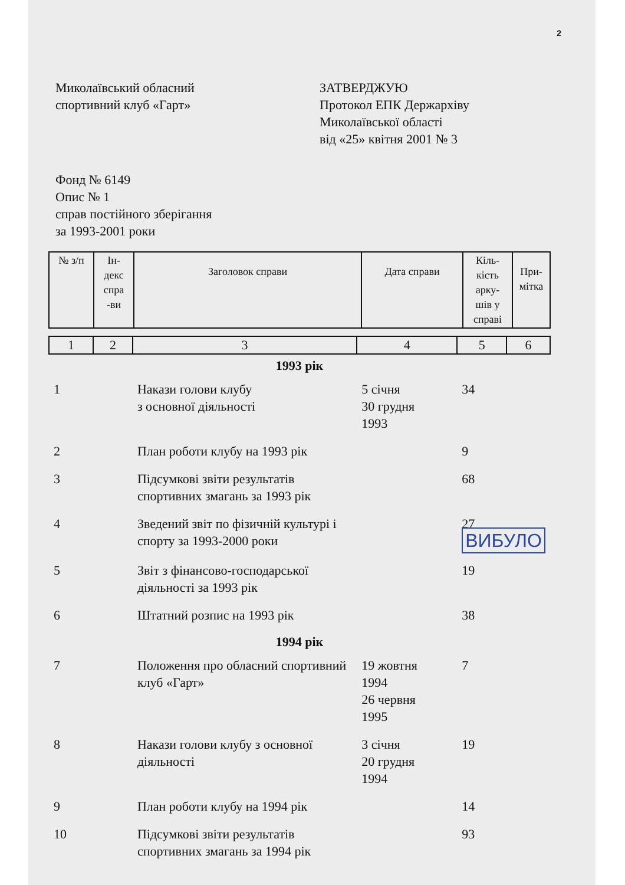2
Миколаївський обласний
спортивний клуб «Гарт»
ЗАТВЕРДЖУЮ
Протокол ЕПК Держархіву
Миколаївської області
від «25» квітня 2001 № 3
Фонд № 6149
Опис № 1
справ постійного зберігання
за 1993-2001 роки
| № з/п | Ін- декс спра -ви | Заголовок справи | Дата справи | Кіль- кість арку- шів у справі | При- мітка |
| 1 | 2 | 3 | 4 | 5 | 6 |
| 1993 рік | | | | | |
| 1 | | Накази голови клубу з основної діяльності | 5 січня 30 грудня 1993 | 34 | |
| 2 | | План роботи клубу на 1993 рік | | 9 | |
| 3 | | Підсумкові звіти результатів спортивних змагань за 1993 рік | | 68 | |
| 4 | | Зведений звіт по фізичній культурі і спорту за 1993-2000 роки | | 27 ВИБУЛО | |
| 5 | | Звіт з фінансово-господарської діяльності за 1993 рік | | 19 | |
| 6 | | Штатний розпис на 1993 рік | | 38 | |
| 1994 рік | | | | | |
| 7 | | Положення про обласний спортивний клуб «Гарт» | 19 жовтня 1994 26 червня 1995 | 7 | |
| 8 | | Накази голови клубу з основної діяльності | 3 січня 20 грудня 1994 | 19 | |
| 9 | | План роботи клубу на 1994 рік | | 14 | |
| 10 | | Підсумкові звіти результатів спортивних змагань за 1994 рік | | 93 | |